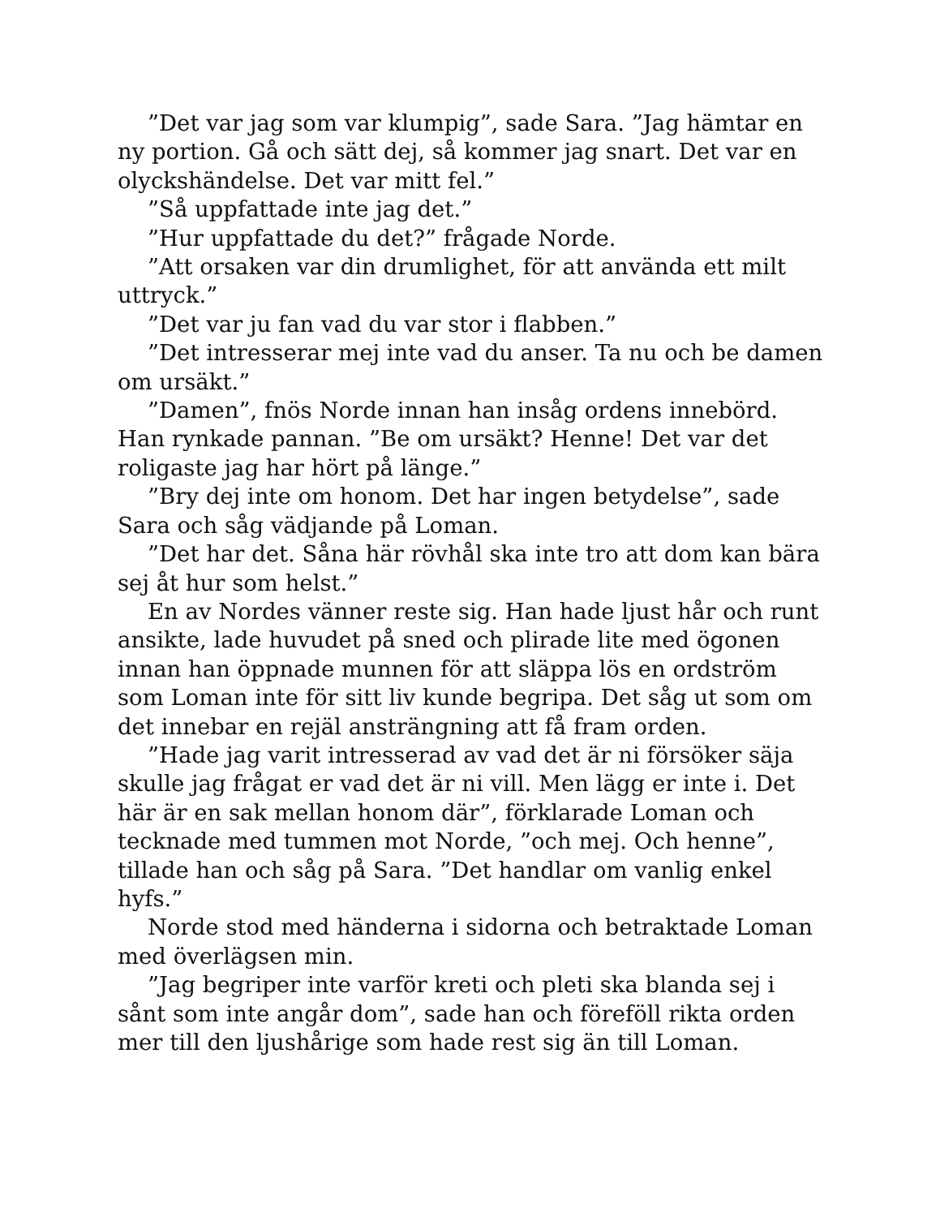”Det var jag som var klumpig”, sade Sara. ”Jag hämtar en ny portion. Gå och sätt dej, så kommer jag snart. Det var en olyckshändelse. Det var mitt fel.”
”Så uppfattade inte jag det.”
”Hur uppfattade du det?” frågade Norde.
”Att orsaken var din drumlighet, för att använda ett milt uttryck.”
”Det var ju fan vad du var stor i flabben.”
”Det intresserar mej inte vad du anser. Ta nu och be damen om ursäkt.”
”Damen”, fnös Norde innan han insåg ordens innebörd. Han rynkade pannan. ”Be om ursäkt? Henne! Det var det roligaste jag har hört på länge.”
”Bry dej inte om honom. Det har ingen betydelse”, sade Sara och såg vädjande på Loman.
”Det har det. Såna här rövhål ska inte tro att dom kan bära sej åt hur som helst.”
En av Nordes vänner reste sig. Han hade ljust hår och runt ansikte, lade huvudet på sned och plirade lite med ögonen innan han öppnade munnen för att släppa lös en ordström som Loman inte för sitt liv kunde begripa. Det såg ut som om det innebar en rejäl ansträngning att få fram orden.
”Hade jag varit intresserad av vad det är ni försöker säja skulle jag frågat er vad det är ni vill. Men lägg er inte i. Det här är en sak mellan honom där”, förklarade Loman och tecknade med tummen mot Norde, ”och mej. Och henne”, tillade han och såg på Sara. ”Det handlar om vanlig enkel hyfs.”
Norde stod med händerna i sidorna och betraktade Loman med överlägsen min.
”Jag begriper inte varför kreti och pleti ska blanda sej i sånt som inte angår dom”, sade han och föreföll rikta orden mer till den ljushårige som hade rest sig än till Loman.